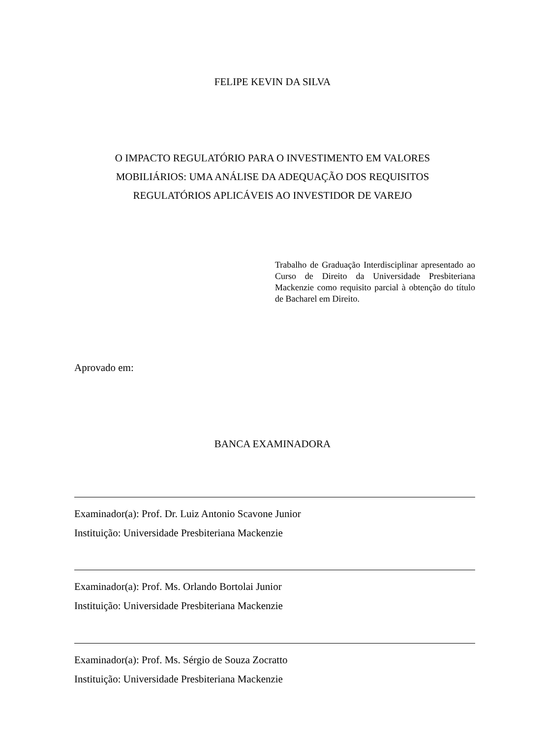FELIPE KEVIN DA SILVA
O IMPACTO REGULATÓRIO PARA O INVESTIMENTO EM VALORES
MOBILIÁRIOS: UMA ANÁLISE DA ADEQUAÇÃO DOS REQUISITOS
REGULATÓRIOS APLICÁVEIS AO INVESTIDOR DE VAREJO
Trabalho de Graduação Interdisciplinar apresentado ao Curso de Direito da Universidade Presbiteriana Mackenzie como requisito parcial à obtenção do título de Bacharel em Direito.
Aprovado em:
BANCA EXAMINADORA
Examinador(a): Prof. Dr. Luiz Antonio Scavone Junior
Instituição: Universidade Presbiteriana Mackenzie
Examinador(a): Prof. Ms. Orlando Bortolai Junior
Instituição: Universidade Presbiteriana Mackenzie
Examinador(a): Prof. Ms. Sérgio de Souza Zocratto
Instituição: Universidade Presbiteriana Mackenzie